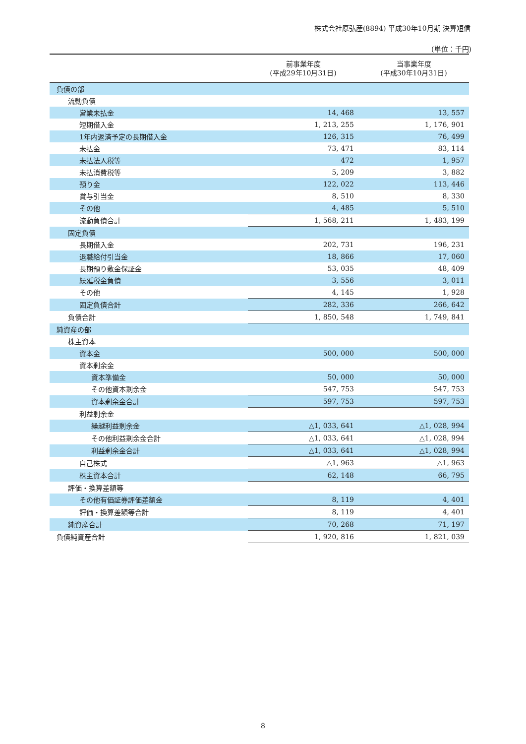株式会社原弘産(8894) 平成30年10月期 決算短信
(単位：千円)
| | 前事業年度 (平成29年10月31日) | 当事業年度 (平成30年10月31日) |
| --- | --- | --- |
| 負債の部 | | |
| 流動負債 | | |
| 営業未払金 | 14, 468 | 13, 557 |
| 短期借入金 | 1, 213, 255 | 1, 176, 901 |
| 1年内返済予定の長期借入金 | 126, 315 | 76, 499 |
| 未払金 | 73, 471 | 83, 114 |
| 未払法人税等 | 472 | 1, 957 |
| 未払消費税等 | 5, 209 | 3, 882 |
| 預り金 | 122, 022 | 113, 446 |
| 賞与引当金 | 8, 510 | 8, 330 |
| その他 | 4, 485 | 5, 510 |
| 流動負債合計 | 1, 568, 211 | 1, 483, 199 |
| 固定負債 | | |
| 長期借入金 | 202, 731 | 196, 231 |
| 退職給付引当金 | 18, 866 | 17, 060 |
| 長期預り敷金保証金 | 53, 035 | 48, 409 |
| 繰延税金負債 | 3, 556 | 3, 011 |
| その他 | 4, 145 | 1, 928 |
| 固定負債合計 | 282, 336 | 266, 642 |
| 負債合計 | 1, 850, 548 | 1, 749, 841 |
| 純資産の部 | | |
| 株主資本 | | |
| 資本金 | 500, 000 | 500, 000 |
| 資本剰余金 | | |
| 資本準備金 | 50, 000 | 50, 000 |
| その他資本剰余金 | 547, 753 | 547, 753 |
| 資本剰余金合計 | 597, 753 | 597, 753 |
| 利益剰余金 | | |
| 繰越利益剰余金 | △1, 033, 641 | △1, 028, 994 |
| その他利益剰余金合計 | △1, 033, 641 | △1, 028, 994 |
| 利益剰余金合計 | △1, 033, 641 | △1, 028, 994 |
| 自己株式 | △1, 963 | △1, 963 |
| 株主資本合計 | 62, 148 | 66, 795 |
| 評価・換算差額等 | | |
| その他有価証券評価差額金 | 8, 119 | 4, 401 |
| 評価・換算差額等合計 | 8, 119 | 4, 401 |
| 純資産合計 | 70, 268 | 71, 197 |
| 負債純資産合計 | 1, 920, 816 | 1, 821, 039 |
8